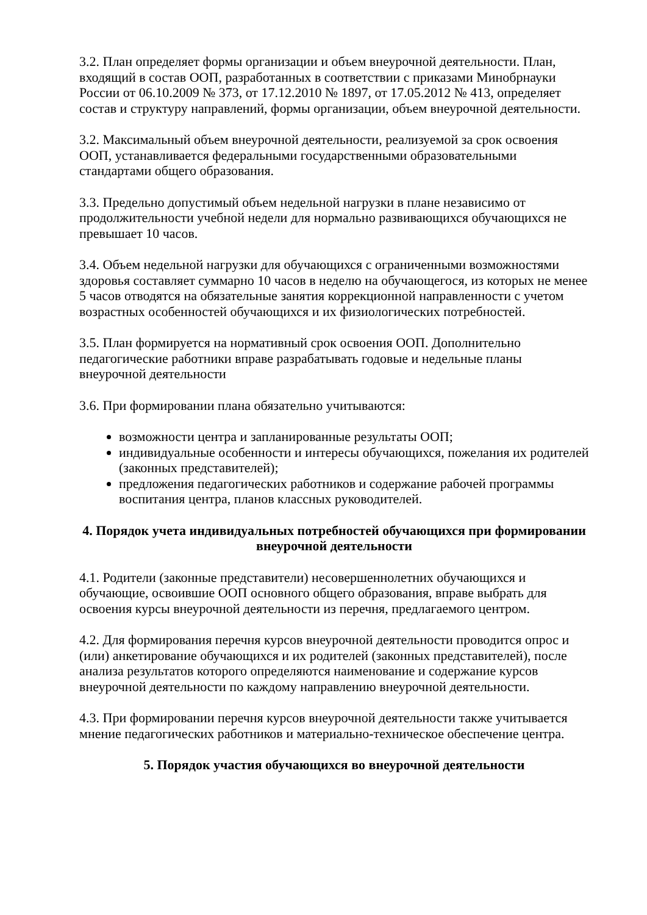3.2. План определяет формы организации и объем внеурочной деятельности. План, входящий в состав ООП, разработанных в соответствии с приказами Минобрнауки России от 06.10.2009 № 373, от 17.12.2010 № 1897, от 17.05.2012 № 413, определяет состав и структуру направлений, формы организации, объем внеурочной деятельности.
3.2. Максимальный объем внеурочной деятельности, реализуемой за срок освоения ООП, устанавливается федеральными государственными образовательными стандартами общего образования.
3.3. Предельно допустимый объем недельной нагрузки в плане независимо от продолжительности учебной недели для нормально развивающихся обучающихся не превышает 10 часов.
3.4. Объем недельной нагрузки для обучающихся с ограниченными возможностями здоровья составляет суммарно 10 часов в неделю на обучающегося, из которых не менее 5 часов отводятся на обязательные занятия коррекционной направленности с учетом возрастных особенностей обучающихся и их физиологических потребностей.
3.5. План формируется на нормативный срок освоения ООП. Дополнительно педагогические работники вправе разрабатывать годовые и недельные планы внеурочной деятельности
3.6. При формировании плана обязательно учитываются:
возможности центра и запланированные результаты ООП;
индивидуальные особенности и интересы обучающихся, пожелания их родителей (законных представителей);
предложения педагогических работников и содержание рабочей программы воспитания центра, планов классных руководителей.
4. Порядок учета индивидуальных потребностей обучающихся при формировании внеурочной деятельности
4.1. Родители (законные представители) несовершеннолетних обучающихся и обучающие, освоившие ООП основного общего образования, вправе выбрать для освоения курсы внеурочной деятельности из перечня, предлагаемого центром.
4.2. Для формирования перечня курсов внеурочной деятельности проводится опрос и (или) анкетирование обучающихся и их родителей (законных представителей), после анализа результатов которого определяются наименование и содержание курсов внеурочной деятельности по каждому направлению внеурочной деятельности.
4.3. При формировании перечня курсов внеурочной деятельности также учитывается мнение педагогических работников и материально-техническое обеспечение центра.
5. Порядок участия обучающихся во внеурочной деятельности